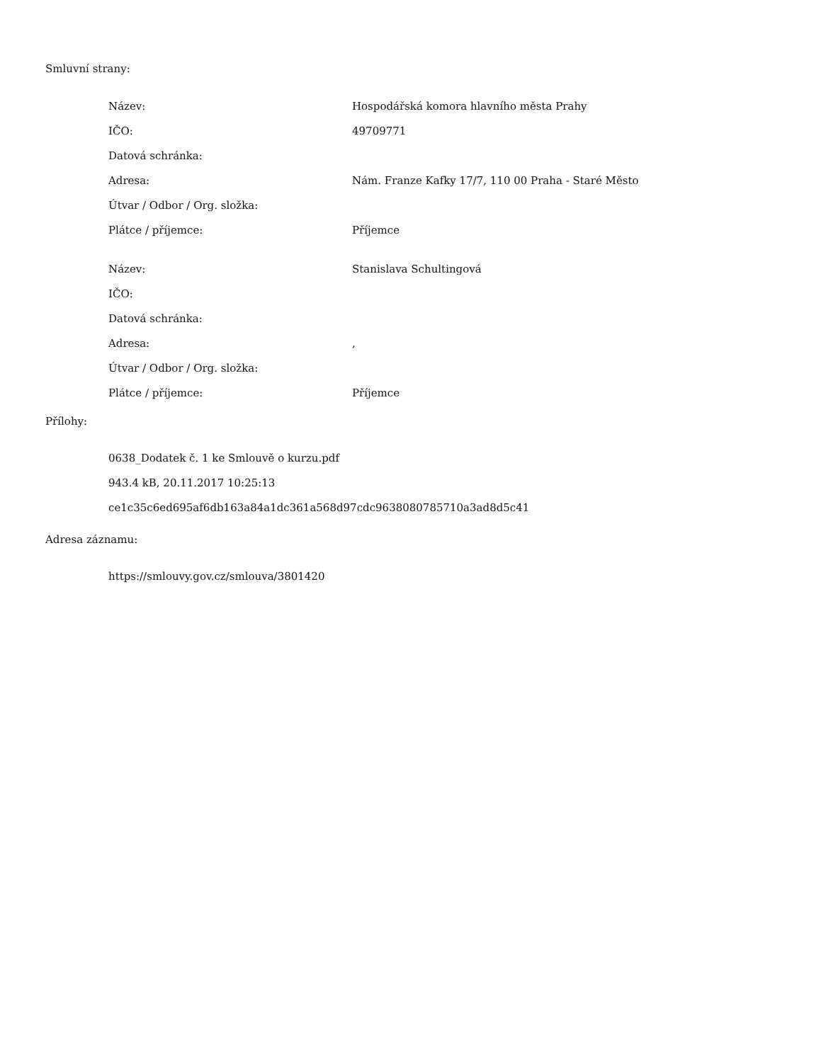Smluvní strany:
| Název: | Hospodářská komora hlavního města Prahy |
| IČO: | 49709771 |
| Datová schránka: | |
| Adresa: | Nám. Franze Kafky 17/7, 110 00 Praha - Staré Město |
| Útvar / Odbor / Org. složka: | |
| Plátce / příjemce: | Příjemce |
| Název: | Stanislava Schultingová |
| IČO: | |
| Datová schránka: | |
| Adresa: | , |
| Útvar / Odbor / Org. složka: | |
| Plátce / příjemce: | Příjemce |
Přílohy:
0638_Dodatek č. 1 ke Smlouvě o kurzu.pdf
943.4 kB, 20.11.2017 10:25:13
ce1c35c6ed695af6db163a84a1dc361a568d97cdc9638080785710a3ad8d5c41
Adresa záznamu:
https://smlouvy.gov.cz/smlouva/3801420